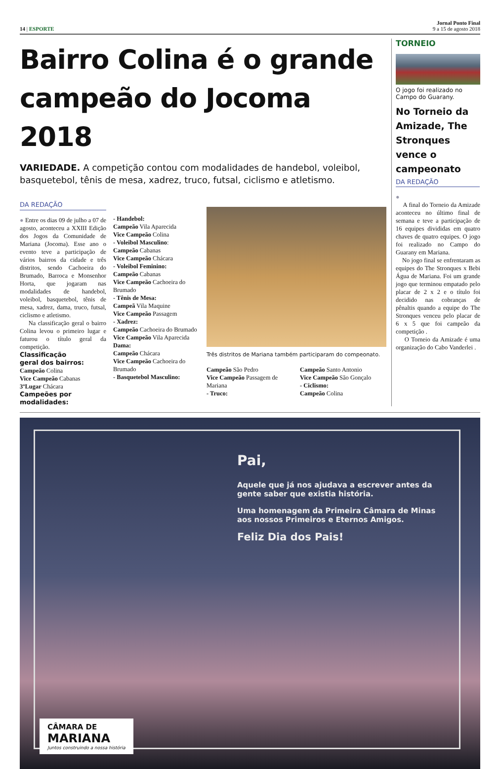14 | ESPORTE
Jornal Ponto Final
9 a 15 de agosto 2018
Bairro Colina é o grande campeão do Jocoma 2018
VARIEDADE. A competição contou com modalidades de handebol, voleibol, basquetebol, tênis de mesa, xadrez, truco, futsal, ciclismo e atletismo.
DA REDAÇÃO
● Entre os dias 09 de julho a 07 de agosto, aconteceu a XXIII Edição dos Jogos da Comunidade de Mariana (Jocoma). Esse ano o evento teve a participação de vários bairros da cidade e três distritos, sendo Cachoeira do Brumado, Barroca e Monsenhor Horta, que jogaram nas modalidades de handebol, voleibol, basquetebol, tênis de mesa, xadrez, dama, truco, futsal, ciclismo e atletismo.
Na classificação geral o bairro Colina levou o primeiro lugar e faturou o título geral da competição.
Classificação
geral dos bairros:
Campeão Colina
Vice Campeão Cabanas
3ºLugar Chácara
Campeões por modalidades:
- Handebol:
Campeão Vila Aparecida
Vice Campeão Colina
- Voleibol Masculino:
Campeão Cabanas
Vice Campeão Chácara
- Voleibol Feminino:
Campeão Cabanas
Vice Campeão Cachoeira do Brumado
- Tênis de Mesa:
Campeã Vila Maquine
Vice Campeão Passagem
- Xadrez:
Campeão Cachoeira do Brumado
Vice Campeão Vila Aparecida
Dama:
Campeão Chácara
Vice Campeão Cachoeira do Brumado
- Basquetebol Masculino:
Três distritos de Mariana também participaram do compeonato.
Campeão São Pedro
Vice Campeão Passagem de Mariana
- Truco:
Campeão Santo Antonio
Vice Campeão São Gonçalo
- Ciclismo:
Campeão Colina
TORNEIO
O jogo foi realizado no Campo do Guarany.
No Torneio da Amizade, The Stronques vence o campeonato
DA REDAÇÃO
●
A final do Torneio da Amizade aconteceu no último final de semana e teve a participação de 16 equipes divididas em quatro chaves de quatro equipes. O jogo foi realizado no Campo do Guarany em Mariana.
No jogo final se enfrentaram as equipes do The Stronques x Bebi Água de Mariana. Foi um grande jogo que terminou empatado pelo placar de 2 x 2 e o título foi decidido nas cobranças de pênaltis quando a equipe do The Stronques venceu pelo placar de 6 x 5 que foi campeão da competição .
O Torneio da Amizade é uma organização do Cabo Vanderlei .
Pai,
Aquele que já nos ajudava a escrever antes da gente saber que existia história.
Uma homenagem da Primeira Câmara de Minas aos nossos Primeiros e Eternos Amigos.
Feliz Dia dos Pais!
CÂMARA DE
MARIANA
Juntos construindo a nossa história